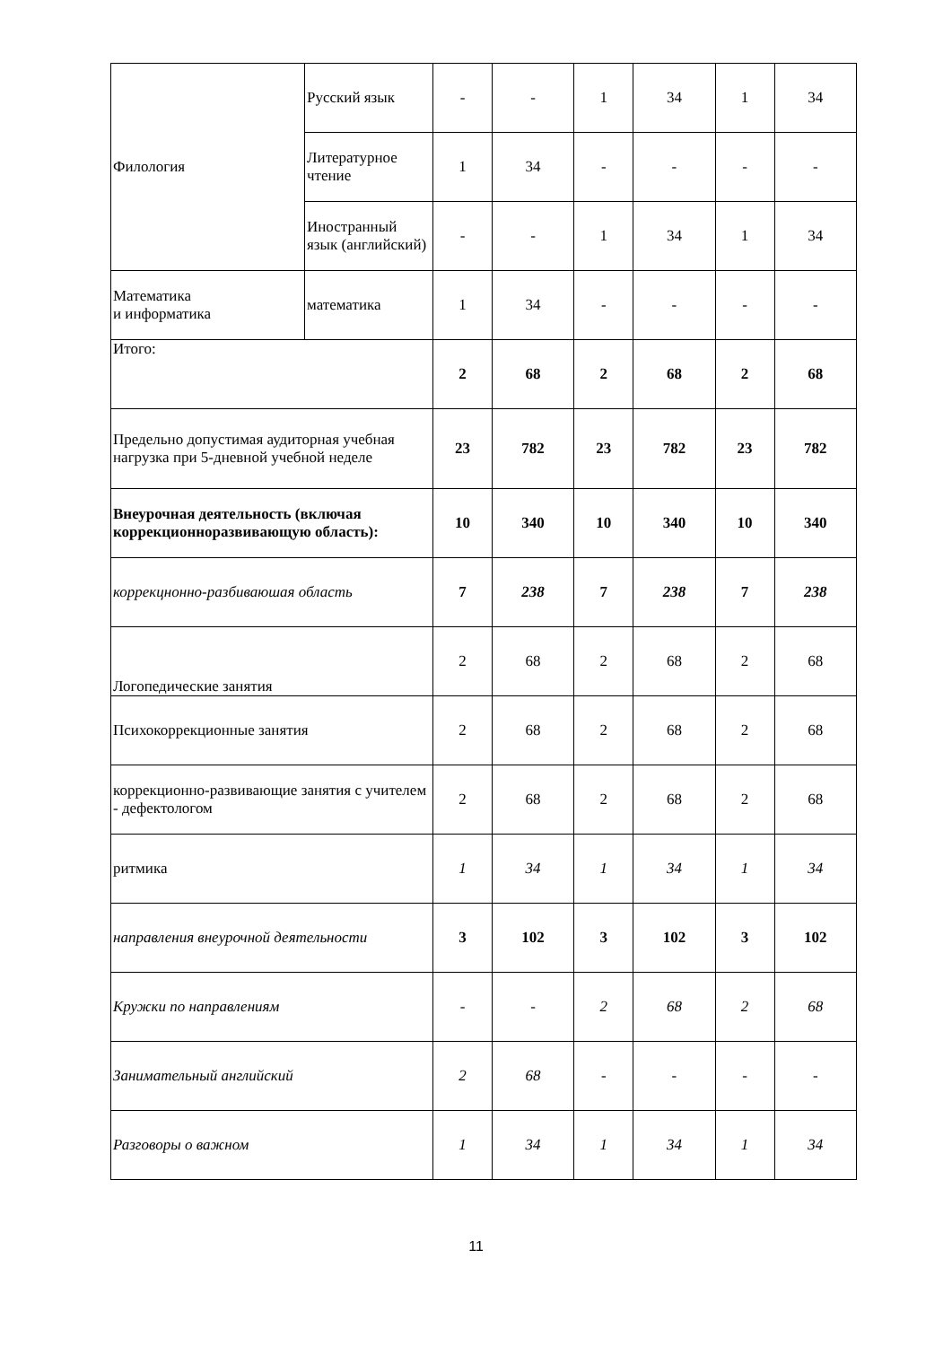| Филология | Русский язык | - | - | 1 | 34 | 1 | 34 |
| | Литературное чтение | 1 | 34 | - | - | - | - |
| | Иностранный язык (английский) | - | - | 1 | 34 | 1 | 34 |
| Математика и информатика | математика | 1 | 34 | - | - | - | - |
| Итого: | | 2 | 68 | 2 | 68 | 2 | 68 |
| Предельно допустимая аудиторная учебная нагрузка при 5-дневной учебной неделе | | 23 | 782 | 23 | 782 | 23 | 782 |
| Внеурочная деятельность (включая коррекционноразвивающую область): | | 10 | 340 | 10 | 340 | 10 | 340 |
| коррекцнонно-разбиваюшая область | | 7 | 238 | 7 | 238 | 7 | 238 |
| Логопедические занятия | | 2 | 68 | 2 | 68 | 2 | 68 |
| Психокоррекционные занятия | | 2 | 68 | 2 | 68 | 2 | 68 |
| коррекционно-развивающие занятия с учителем - дефектологом | | 2 | 68 | 2 | 68 | 2 | 68 |
| ритмика | | 1 | 34 | 1 | 34 | 1 | 34 |
| направления внеурочной деятельности | | 3 | 102 | 3 | 102 | 3 | 102 |
| Кружки по направлениям | | - | - | 2 | 68 | 2 | 68 |
| Занимательный английский | | 2 | 68 | - | - | - | - |
| Разговоры о важном | | 1 | 34 | 1 | 34 | 1 | 34 |
11